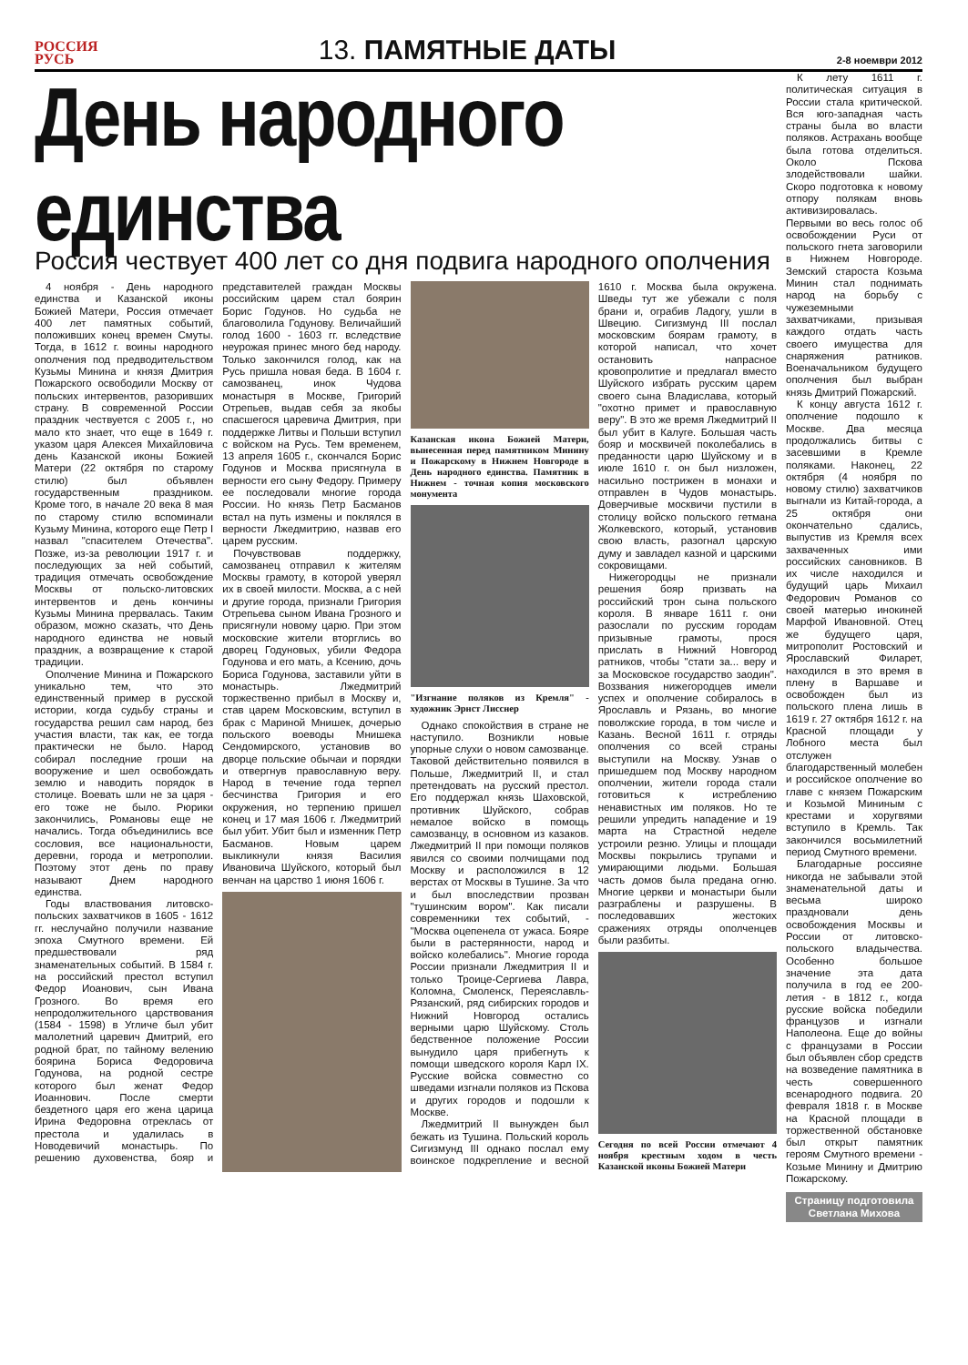РОССИЯ
РУСЬ
13. ПАМЯТНЫЕ ДАТЫ
2-8 ноември 2012
День народного единства
Россия чествует 400 лет со дня подвига народного ополчения
4 ноября - День народного единства и Казанской иконы Божией Матери, Россия отмечает 400 лет памятных событий, положивших конец времен Смуты. Тогда, в 1612 г. воины народного ополчения под предводительством Кузьмы Минина и князя Дмитрия Пожарского освободили Москву от польских интервентов, разоривших страну. В современной России праздник чествуется с 2005 г., но мало кто знает, что еще в 1649 г. указом царя Алексея Михайловича день Казанской иконы Божией Матери (22 октября по старому стилю) был объявлен государственным праздником. Кроме того, в начале 20 века 8 мая по старому стилю вспоминали Кузьму Минина, которого еще Петр I назвал "спасителем Отечества". Позже, из-за революции 1917 г. и последующих за ней событий, традиция отмечать освобождение Москвы от польско-литовских интервентов и день кончины Кузьмы Минина прервалась. Таким образом, можно сказать, что День народного единства не новый праздник, а возвращение к старой традиции.
Ополчение Минина и Пожарского уникально тем, что это единственный пример в русской истории, когда судьбу страны и государства решил сам народ, без участия власти, так как, ее тогда практически не было. Народ собирал последние гроши на вооружение и шел освобождать землю и наводить порядок в столице. Воевать шли не за царя - его тоже не было. Рюрики закончились, Романовы еще не начались. Тогда объединились все сословия, все национальности, деревни, города и метрополии. Поэтому этот день по праву называют Днем народного единства.
Годы властвования литовско-польских захватчиков в 1605 - 1612 гг. неслучайно получили название эпоха Смутного времени. Ей предшествовали ряд знаменательных событий. В 1584 г. на российский престол вступил Федор Иоанович, сын Ивана Грозного. Во время его непродолжительного царствования (1584 - 1598) в Угличе был убит малолетний царевич Дмитрий, его родной брат, по тайному велению боярина Бориса Федоровича Годунова, на родной сестре которого был женат Федор Иоаннович. После смерти бездетного царя его жена царица Ирина Федоровна отреклась от престола и удалилась в Новодевичий монастырь. По решению духовенства, бояр и представителей граждан Москвы российским царем стал боярин Борис Годунов. Но судьба не благоволила Годунову. Величайший голод 1600 - 1603 гг. вследствие неурожая принес много бед народу. Только закончился голод, как на Русь пришла новая беда. В 1604 г. самозванец, инок Чудова монастыря в Москве, Григорий Отрепьев, выдав себя за якобы спасшегося царевича Дмитрия, при поддержке Литвы и Польши вступил с войском на Русь. Тем временем, 13 апреля 1605 г., скончался Борис Годунов и Москва присягнула в верности его сыну Федору. Примеру ее последовали многие города России. Но князь Петр Басманов встал на путь измены и поклялся в верности Лжедмитрию, назвав его царем русским.
Почувствовав поддержку, самозванец отправил к жителям Москвы грамоту, в которой уверял их в своей милости. Москва, а с ней и другие города, признали Григория Отрепьева сыном Ивана Грозного и присягнули новому царю. При этом московские жители вторглись во дворец Годуновых, убили Федора Годунова и его мать, а Ксению, дочь Бориса Годунова, заставили уйти в монастырь. Лжедмитрий торжественно прибыл в Москву и, став царем Московским, вступил в брак с Мариной Мнишек, дочерью польского воеводы Мнишека Сендомирского, установив во дворце польские обычаи и порядки и отвергнув православную веру. Народ в течение года терпел бесчинства Григория и его окружения, но терпению пришел конец и 17 мая 1606 г. Лжедмитрий был убит. Убит был и изменник Петр Басманов. Новым царем выкликнули князя Василия Ивановича Шуйского, который был венчан на царство 1 июня 1606 г.
Казанская икона Божией Матери, вынесенная перед памятником Минину и Пожарскому в Нижнем Новгороде в День народного единства. Памятник в Нижнем - точная копия московского монумента
"Изгнание поляков из Кремля" - художник Эрнст Лисснер
Однако спокойствия в стране не наступило. Возникли новые упорные слухи о новом самозванце. Таковой действительно появился в Польше, Лжедмитрий II, и стал претендовать на русский престол. Его поддержал князь Шаховской, противник Шуйского, собрав немалое войско в помощь самозванцу, в основном из казаков. Лжедмитрий II при помощи поляков явился со своими полчищами под Москву и расположился в 12 верстах от Москвы в Тушине. За что и был впоследствии прозван "тушинским вором". Как писали современники тех событий, - "Москва оцепенела от ужаса. Бояре были в растерянности, народ и войско колебались". Многие города России признали Лжедмитрия II и только Троице-Сергиева Лавра, Коломна, Смоленск, Переяславль-Рязанский, ряд сибирских городов и Нижний Новгород остались верными царю Шуйскому. Столь бедственное положение России вынудило царя прибегнуть к помощи шведского короля Карл IX. Русские войска совместно со шведами изгнали поляков из Пскова и других городов и подошли к Москве.
Лжедмитрий II вынужден был бежать из Тушина. Польский король Сигизмунд III однако послал ему воинское подкрепление и весной 1610 г. Москва была окружена. Шведы тут же убежали с поля брани и, ограбив Ладогу, ушли в Швецию. Сигизмунд III послал московским боярам грамоту, в которой написал, что хочет остановить напрасное кровопролитие и предлагал вместо Шуйского избрать русским царем своего сына Владислава, который "охотно примет и православную веру". В это же время Лжедмитрий II был убит в Калуге. Большая часть бояр и москвичей поколебались в преданности царю Шуйскому и в июле 1610 г. он был низложен, насильно пострижен в монахи и отправлен в Чудов монастырь. Доверчивые москвичи пустили в столицу войско польского гетмана Жолкевского, который, установив свою власть, разогнал царскую думу и завладел казной и царскими сокровищами.
Нижегородцы не признали решения бояр призвать на российский трон сына польского короля. В январе 1611 г. они разослали по русским городам призывные грамоты, прося прислать в Нижний Новгород ратников, чтобы "стати за... веру и за Московское государство заодин". Воззвания нижегородцев имели успех и ополчение собиралось в Ярославль и Рязань, во многие поволжские города, в том числе и Казань. Весной 1611 г. отряды ополчения со всей страны выступили на Москву. Узнав о пришедшем под Москву народном ополчении, жители города стали готовиться к истреблению ненавистных им поляков. Но те решили упредить нападение и 19 марта на Страстной неделе устроили резню. Улицы и площади Москвы покрылись трупами и умирающими людьми. Большая часть домов была предана огню. Многие церкви и монастыри были разграблены и разрушены. В последовавших жестоких сражениях отряды ополченцев были разбиты.
Сегодня по всей России отмечают 4 ноября крестным ходом в честь Казанской иконы Божией Матери
К лету 1611 г. политическая ситуация в России стала критической. Вся юго-западная часть страны была во власти поляков. Астрахань вообще была готова отделиться. Около Пскова злодействовали шайки. Скоро подготовка к новому отпору полякам вновь активизировалась. Первыми во весь голос об освобождении Руси от польского гнета заговорили в Нижнем Новгороде. Земский староста Козьма Минин стал поднимать народ на борьбу с чужеземными захватчиками, призывая каждого отдать часть своего имущества для снаряжения ратников. Военачальником будущего ополчения был выбран князь Дмитрий Пожарский.
К концу августа 1612 г. ополчение подошло к Москве. Два месяца продолжались битвы с засевшими в Кремле поляками. Наконец, 22 октября (4 ноября по новому стилю) захватчиков выгнали из Китай-города, а 25 октября они окончательно сдались, выпустив из Кремля всех захваченных ими российских сановников. В их числе находился и будущий царь Михаил Федорович Романов со своей матерью инокиней Марфой Ивановной. Отец же будущего царя, митрополит Ростовский и Ярославский Филарет, находился в это время в плену в Варшаве и освобожден был из польского плена лишь в 1619 г. 27 октября 1612 г. на Красной площади у Лобного места был отслужен благодарственный молебен и российское ополчение во главе с князем Пожарским и Козьмой Мининым с крестами и хоругвями вступило в Кремль. Так закончился восьмилетний период Смутного времени.
Благодарные россияне никогда не забывали этой знаменательной даты и весьма широко праздновали день освобождения Москвы и России от литовско- польского владычества. Особенно большое значение эта дата получила в год ее 200-летия - в 1812 г., когда русские войска победили французов и изгнали Наполеона. Еще до войны с французами в России был объявлен сбор средств на возведение памятника в честь совершенного всенародного подвига. 20 февраля 1818 г. в Москве на Красной площади в торжественной обстановке был открыт памятник героям Смутного времени - Козьме Минину и Дмитрию Пожарскому.
Страницу подготовила Светлана Михова